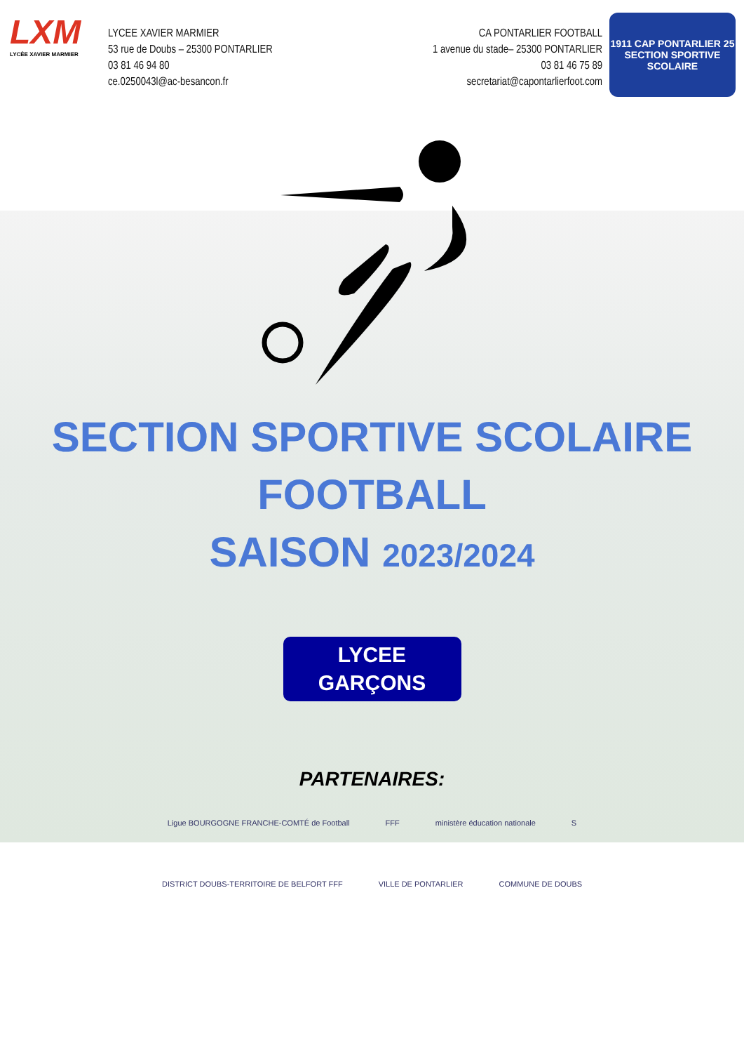LXM
LYCÉE XAVIER MARMIER
LYCEE XAVIER MARMIER
53 rue de Doubs – 25300 PONTARLIER
03 81 46 94 80
ce.0250043l@ac-besancon.fr
CA PONTARLIER FOOTBALL
1 avenue du stade– 25300 PONTARLIER
03 81 46 75 89
secretariat@capontarlierfoot.com
1911 CAP PONTARLIER 25
SECTION SPORTIVE SCOLAIRE
SECTION SPORTIVE SCOLAIRE
FOOTBALL
SAISON 2023/2024
LYCEE
GARÇONS
PARTENAIRES:
Ligue BOURGOGNE FRANCHE-COMTÉ de Football FFF ministère éducation nationale S DISTRICT DOUBS-TERRITOIRE DE BELFORT FFF VILLE DE PONTARLIER COMMUNE DE DOUBS